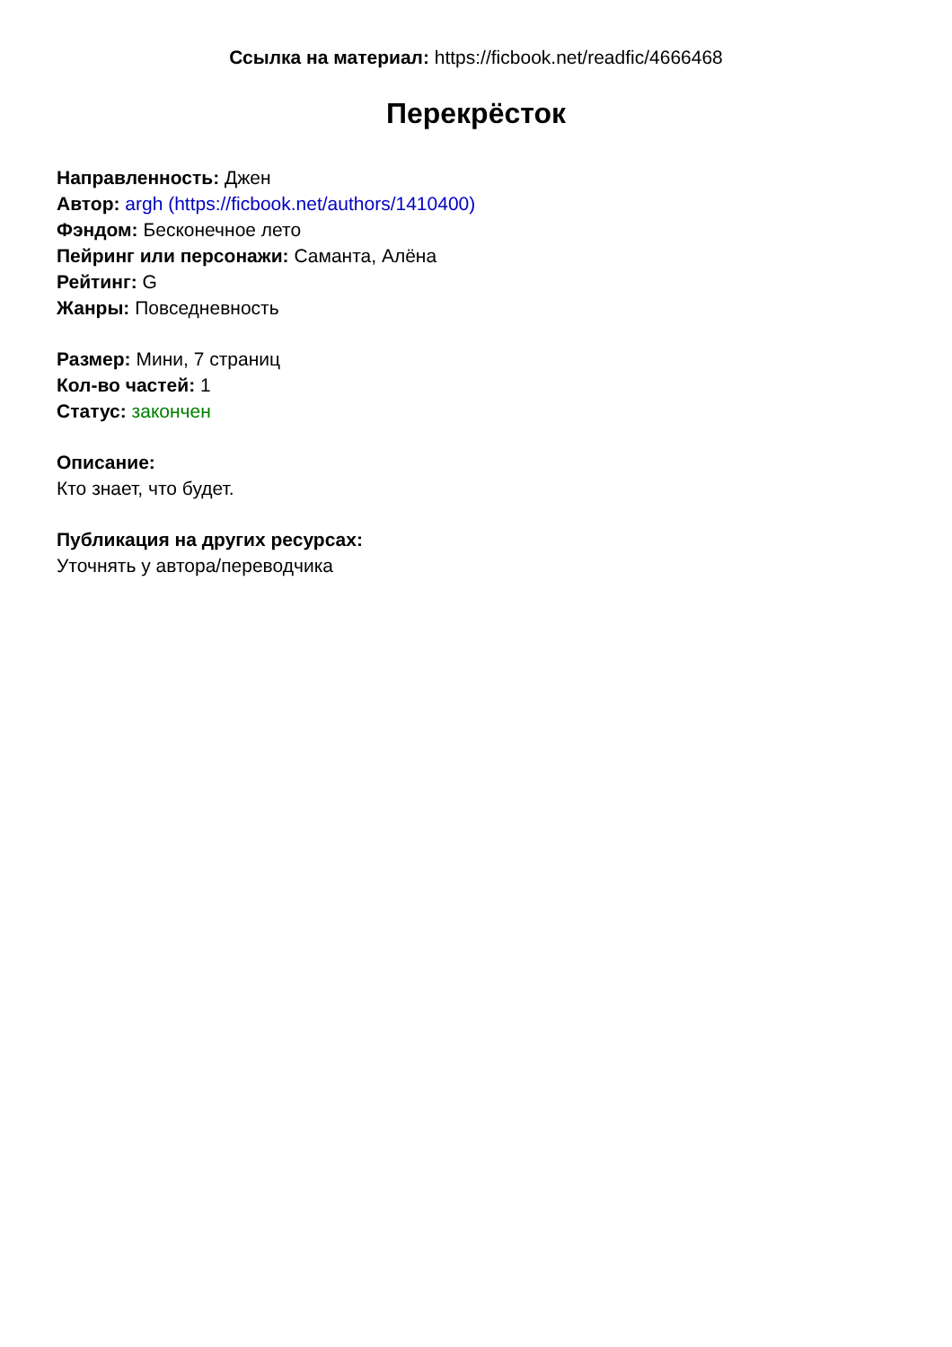Ссылка на материал: https://ficbook.net/readfic/4666468
Перекрёсток
Направленность: Джен
Автор: argh (https://ficbook.net/authors/1410400)
Фэндом: Бесконечное лето
Пейринг или персонажи: Саманта, Алёна
Рейтинг: G
Жанры: Повседневность
Размер: Мини, 7 страниц
Кол-во частей: 1
Статус: закончен
Описание:
Кто знает, что будет.
Публикация на других ресурсах:
Уточнять у автора/переводчика